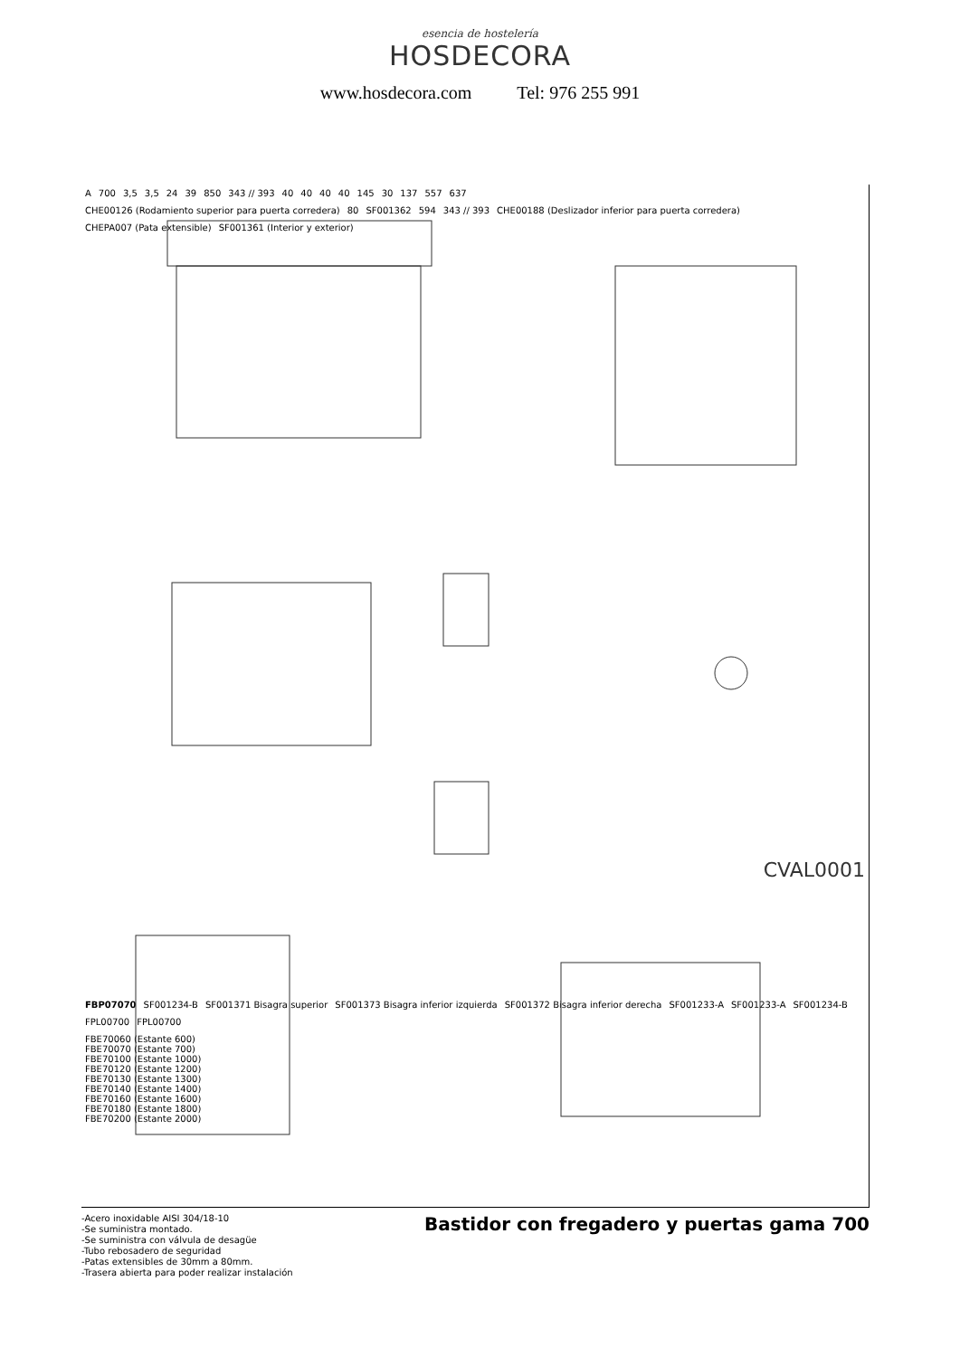esencia de hostelería
HOSDECORA
www.hosdecora.com Tel: 976 255 991
A 700 3,5 3,5 24 39 850 343 // 393 40 40 40 40 145 30 137 557 637
CHE00126 (Rodamiento superior para puerta corredera) 80 SF001362 594 343 // 393 CHE00188 (Deslizador inferior para puerta corredera) CHEPA007 (Pata extensible) SF001361 (Interior y exterior)
CVAL0001
FBP07070 SF001234-B SF001371 Bisagra superior SF001373 Bisagra inferior izquierda SF001372 Bisagra inferior derecha SF001233-A SF001233-A SF001234-B FPL00700 FPL00700
FBE70060 (Estante 600)
FBE70070 (Estante 700)
FBE70100 (Estante 1000)
FBE70120 (Estante 1200)
FBE70130 (Estante 1300)
FBE70140 (Estante 1400)
FBE70160 (Estante 1600)
FBE70180 (Estante 1800)
FBE70200 (Estante 2000)
-Acero inoxidable AISI 304/18-10
-Se suministra montado.
-Se suministra con válvula de desagüe
-Tubo rebosadero de seguridad
-Patas extensibles de 30mm a 80mm.
-Trasera abierta para poder realizar instalación
Bastidor con fregadero y puertas gama 700